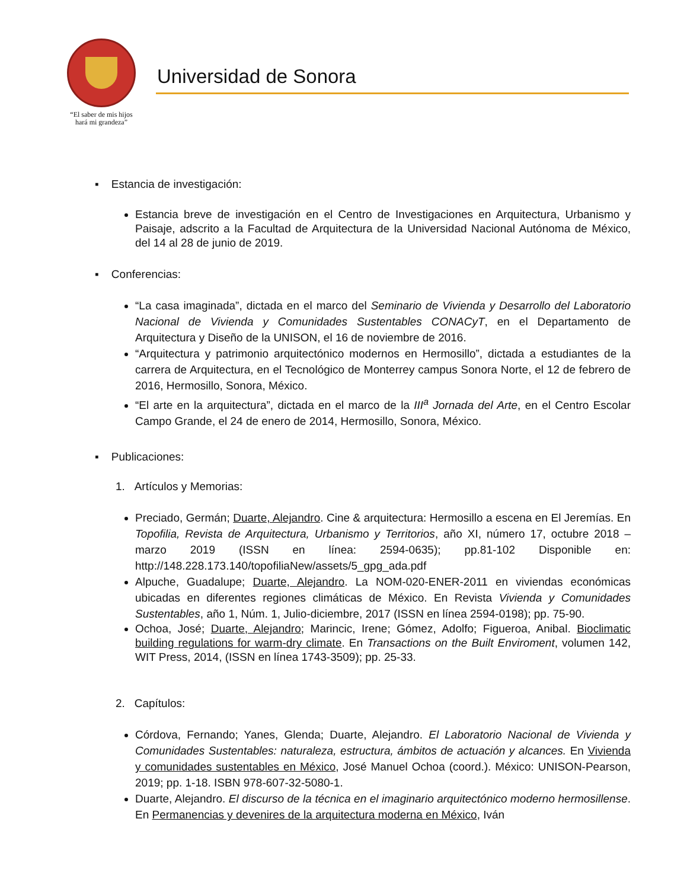“El saber de mis hijos
hará mi grandeza”
Universidad de Sonora
▪ Estancia de investigación:
Estancia breve de investigación en el Centro de Investigaciones en Arquitectura, Urbanismo y Paisaje, adscrito a la Facultad de Arquitectura de la Universidad Nacional Autónoma de México, del 14 al 28 de junio de 2019.
▪ Conferencias:
“La casa imaginada”, dictada en el marco del Seminario de Vivienda y Desarrollo del Laboratorio Nacional de Vivienda y Comunidades Sustentables CONACyT, en el Departamento de Arquitectura y Diseño de la UNISON, el 16 de noviembre de 2016.
“Arquitectura y patrimonio arquitectónico modernos en Hermosillo”, dictada a estudiantes de la carrera de Arquitectura, en el Tecnológico de Monterrey campus Sonora Norte, el 12 de febrero de 2016, Hermosillo, Sonora, México.
“El arte en la arquitectura”, dictada en el marco de la III<sup>a</sup> Jornada del Arte, en el Centro Escolar Campo Grande, el 24 de enero de 2014, Hermosillo, Sonora, México.
▪ Publicaciones:
1. Artículos y Memorias:
Preciado, Germán; Duarte, Alejandro. Cine & arquitectura: Hermosillo a escena en El Jeremías. En Topofilia, Revista de Arquitectura, Urbanismo y Territorios, año XI, número 17, octubre 2018 – marzo 2019 (ISSN en línea: 2594-0635); pp.81-102 Disponible en: http://148.228.173.140/topofiliaNew/assets/5_gpg_ada.pdf
Alpuche, Guadalupe; Duarte, Alejandro. La NOM-020-ENER-2011 en viviendas económicas ubicadas en diferentes regiones climáticas de México. En Revista Vivienda y Comunidades Sustentables, año 1, Núm. 1, Julio-diciembre, 2017 (ISSN en línea 2594-0198); pp. 75-90.
Ochoa, José; Duarte, Alejandro; Marincic, Irene; Gómez, Adolfo; Figueroa, Anibal. Bioclimatic building regulations for warm-dry climate. En Transactions on the Built Enviroment, volumen 142, WIT Press, 2014, (ISSN en línea 1743-3509); pp. 25-33.
2. Capítulos:
Córdova, Fernando; Yanes, Glenda; Duarte, Alejandro. El Laboratorio Nacional de Vivienda y Comunidades Sustentables: naturaleza, estructura, ámbitos de actuación y alcances. En Vivienda y comunidades sustentables en México, José Manuel Ochoa (coord.). México: UNISON-Pearson, 2019; pp. 1-18. ISBN 978-607-32-5080-1.
Duarte, Alejandro. El discurso de la técnica en el imaginario arquitectónico moderno hermosillense. En Permanencias y devenires de la arquitectura moderna en México, Iván